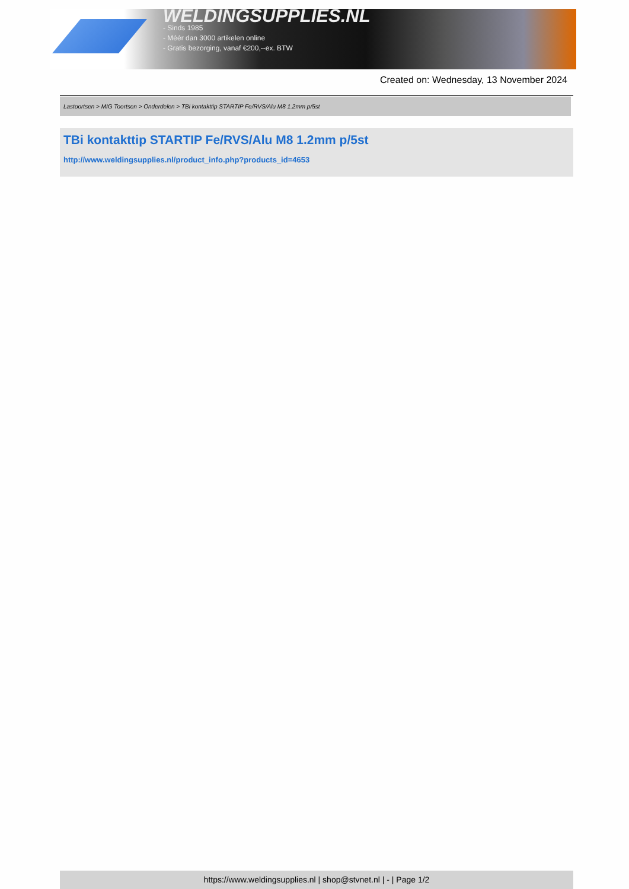WELDINGSUPPLIES.NL
- Sinds 1985
- Méér dan 3000 artikelen online
- Gratis bezorging, vanaf €200,--ex. BTW
Created on: Wednesday, 13 November 2024
Lastoortsen > MIG Toortsen > Onderdelen > TBi kontakttip STARTIP Fe/RVS/Alu M8 1.2mm p/5st
TBi kontakttip STARTIP Fe/RVS/Alu M8 1.2mm p/5st
http://www.weldingsupplies.nl/product_info.php?products_id=4653
https://www.weldingsupplies.nl | shop@stvnet.nl | - | Page 1/2